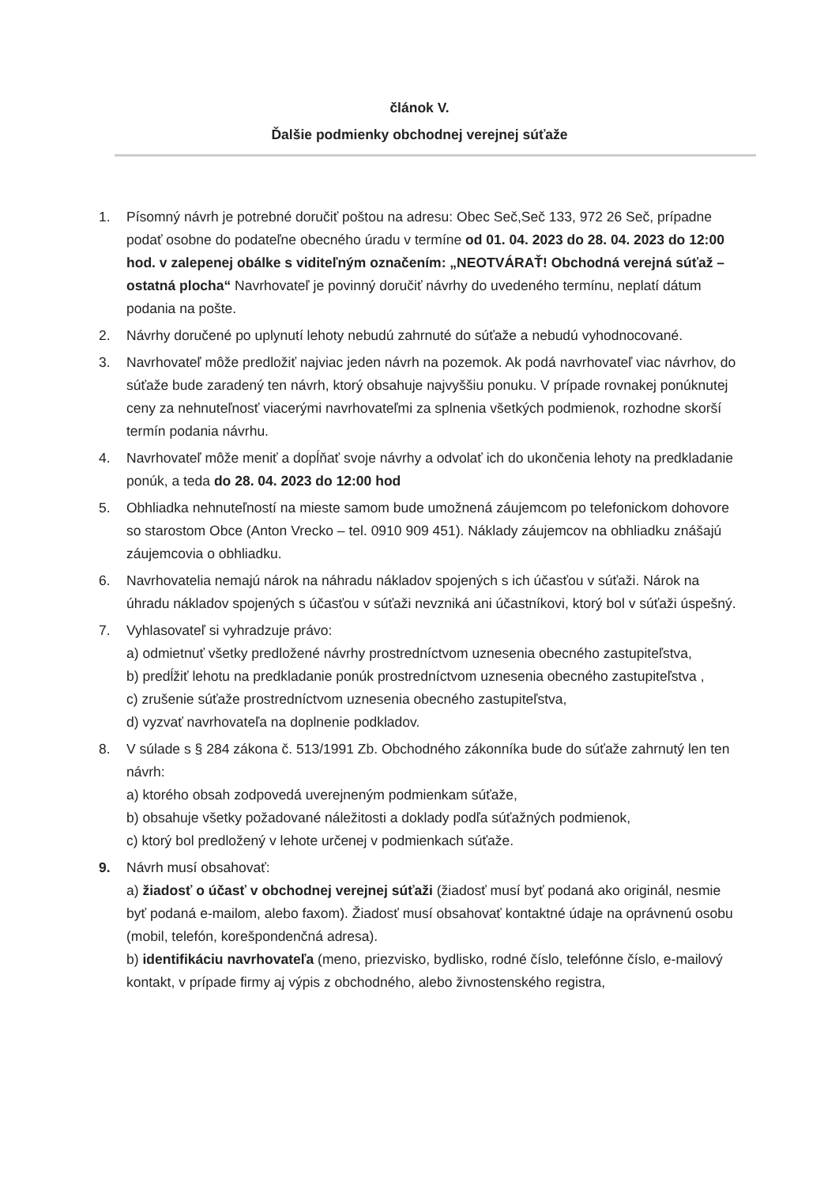článok V.
Ďalšie podmienky obchodnej verejnej súťaže
1. Písomný návrh je potrebné doručiť poštou na adresu: Obec Seč,Seč 133, 972 26 Seč, prípadne podať osobne do podateľne obecného úradu v termíne od 01. 04. 2023 do 28. 04. 2023 do 12:00 hod. v zalepenej obálke s viditeľným označením: „NEOTVÁRAŤ! Obchodná verejná súťaž – ostatná plocha“ Navrhovateľ je povinný doručiť návrhy do uvedeného termínu, neplatí dátum podania na pošte.
2. Návrhy doručené po uplynutí lehoty nebudú zahrnuté do súťaže a nebudú vyhodnocované.
3. Navrhovateľ môže predložiť najviac jeden návrh na pozemok. Ak podá navrhovateľ viac návrhov, do súťaže bude zaradený ten návrh, ktorý obsahuje najvyššiu ponuku. V prípade rovnakej ponúknutej ceny za nehnuteľnosť viacerými navrhovateľmi za splnenia všetkých podmienok, rozhodne skorší termín podania návrhu.
4. Navrhovateľ môže meniť a dopĺňať svoje návrhy a odvolať ich do ukončenia lehoty na predkladanie ponúk, a teda do 28. 04. 2023 do 12:00 hod
5. Obhliadka nehnuteľností na mieste samom bude umožnená záujemcom po telefonickom dohovore so starostom Obce (Anton Vrecko – tel. 0910 909 451). Náklady záujemcov na obhliadku znášajú záujemcovia o obhliadku.
6. Navrhovatelia nemajú nárok na náhradu nákladov spojených s ich účasťou v súťaži. Nárok na úhradu nákladov spojených s účasťou v súťaži nevzniká ani účastníkovi, ktorý bol v súťaži úspešný.
7. Vyhlasovateľ si vyhradzuje právo:
a) odmietnuť všetky predložené návrhy prostredníctvom uznesenia obecného zastupiteľstva,
b) predĺžiť lehotu na predkladanie ponúk prostredníctvom uznesenia obecného zastupiteľstva ,
c) zrušenie súťaže prostredníctvom uznesenia obecného zastupiteľstva,
d) vyzvať navrhovateľa na doplnenie podkladov.
8. V súlade s § 284 zákona č. 513/1991 Zb. Obchodného zákonníka bude do súťaže zahrnutý len ten návrh:
a) ktorého obsah zodpovedá uverejneným podmienkam súťaže,
b) obsahuje všetky požadované náležitosti a doklady podľa súťažných podmienok,
c) ktorý bol predložený v lehote určenej v podmienkach súťaže.
9. Návrh musí obsahovať:
a) žiadosť o účasť v obchodnej verejnej súťaži (žiadosť musí byť podaná ako originál, nesmie byť podaná e-mailom, alebo faxom). Žiadosť musí obsahovať kontaktné údaje na oprávnenú osobu (mobil, telefón, korešpondenčná adresa).
b) identifikáciu navrhovateľa (meno, priezvisko, bydlisko, rodné číslo, telefónne číslo, e-mailový kontakt, v prípade firmy aj výpis z obchodného, alebo živnostenského registra,